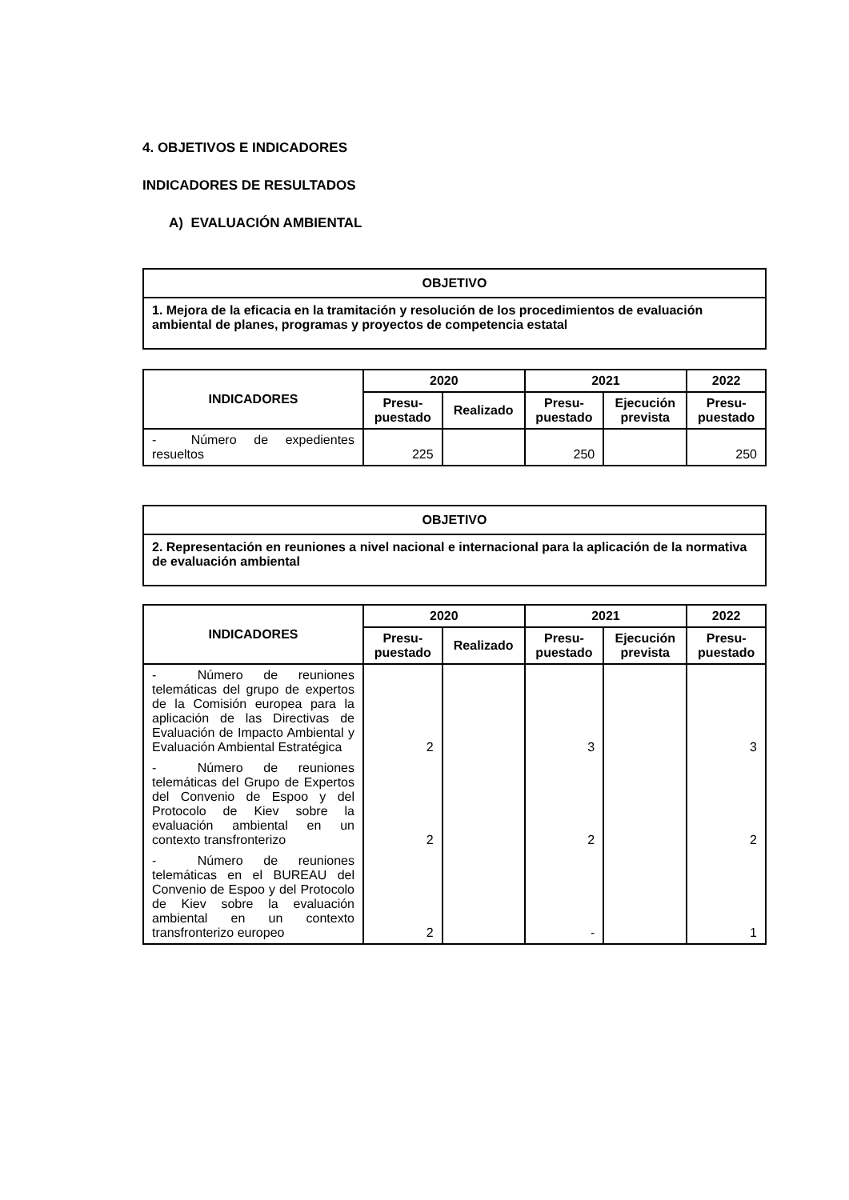4. OBJETIVOS E INDICADORES
INDICADORES DE RESULTADOS
A) EVALUACIÓN AMBIENTAL
| OBJETIVO |
| --- |
| 1. Mejora de la eficacia en la tramitación y resolución de los procedimientos de evaluación ambiental de planes, programas y proyectos de competencia estatal |
| INDICADORES | 2020 | | 2021 | | 2022 |
| --- | --- | --- | --- | --- | --- |
| | Presu- puestado | Realizado | Presu- puestado | Ejecución prevista | Presu- puestado |
| - Número de expedientes resueltos | 225 | | 250 | | 250 |
| OBJETIVO |
| --- |
| 2. Representación en reuniones a nivel nacional e internacional para la aplicación de la normativa de evaluación ambiental |
| INDICADORES | 2020 | | 2021 | | 2022 |
| --- | --- | --- | --- | --- | --- |
| | Presu- puestado | Realizado | Presu- puestado | Ejecución prevista | Presu- puestado |
| - Número de reuniones telemáticas del grupo de expertos de la Comisión europea para la aplicación de las Directivas de Evaluación de Impacto Ambiental y Evaluación Ambiental Estratégica | 2 | | 3 | | 3 |
| - Número de reuniones telemáticas del Grupo de Expertos del Convenio de Espoo y del Protocolo de Kiev sobre la evaluación ambiental en un contexto transfronterizo | 2 | | 2 | | 2 |
| - Número de reuniones telemáticas en el BUREAU del Convenio de Espoo y del Protocolo de Kiev sobre la evaluación ambiental en un contexto transfronterizo europeo | 2 | | - | | 1 |